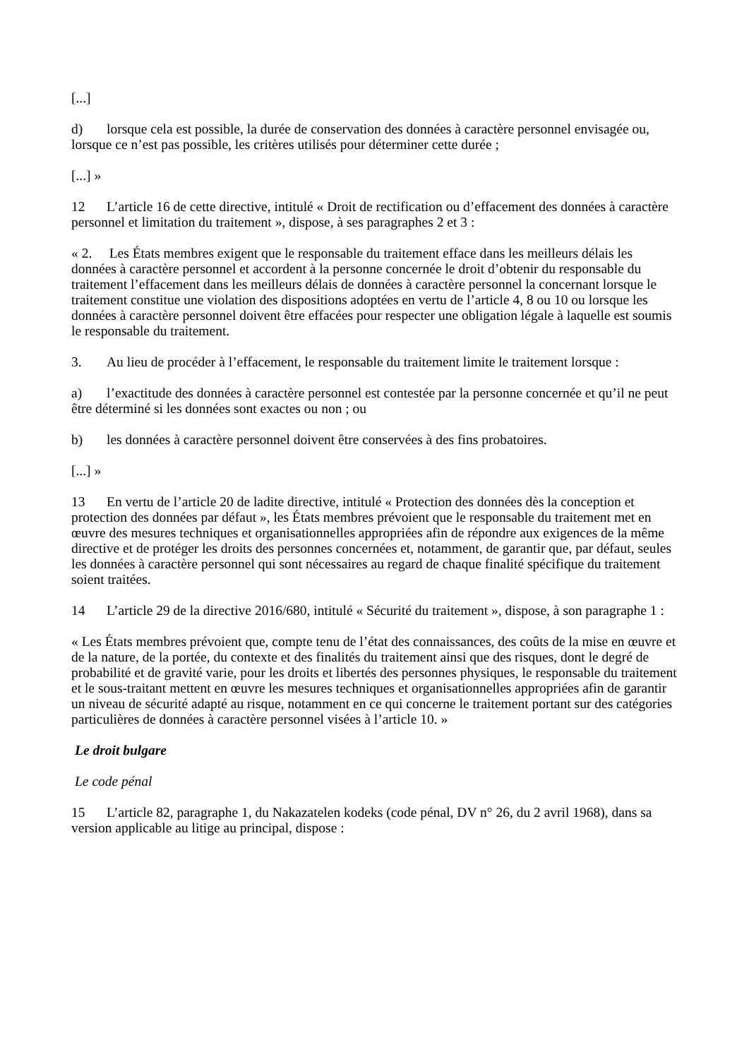[...]
d) lorsque cela est possible, la durée de conservation des données à caractère personnel envisagée ou, lorsque ce n’est pas possible, les critères utilisés pour déterminer cette durée ;
[...] »
12 L’article 16 de cette directive, intitulé « Droit de rectification ou d’effacement des données à caractère personnel et limitation du traitement », dispose, à ses paragraphes 2 et 3 :
« 2. Les États membres exigent que le responsable du traitement efface dans les meilleurs délais les données à caractère personnel et accordent à la personne concernée le droit d’obtenir du responsable du traitement l’effacement dans les meilleurs délais de données à caractère personnel la concernant lorsque le traitement constitue une violation des dispositions adoptées en vertu de l’article 4, 8 ou 10 ou lorsque les données à caractère personnel doivent être effacées pour respecter une obligation légale à laquelle est soumis le responsable du traitement.
3. Au lieu de procéder à l’effacement, le responsable du traitement limite le traitement lorsque :
a) l’exactitude des données à caractère personnel est contestée par la personne concernée et qu’il ne peut être déterminé si les données sont exactes ou non ; ou
b) les données à caractère personnel doivent être conservées à des fins probatoires.
[...] »
13 En vertu de l’article 20 de ladite directive, intitulé « Protection des données dès la conception et protection des données par défaut », les États membres prévoient que le responsable du traitement met en œuvre des mesures techniques et organisationnelles appropriées afin de répondre aux exigences de la même directive et de protéger les droits des personnes concernées et, notamment, de garantir que, par défaut, seules les données à caractère personnel qui sont nécessaires au regard de chaque finalité spécifique du traitement soient traitées.
14 L’article 29 de la directive 2016/680, intitulé « Sécurité du traitement », dispose, à son paragraphe 1 :
« Les États membres prévoient que, compte tenu de l’état des connaissances, des coûts de la mise en œuvre et de la nature, de la portée, du contexte et des finalités du traitement ainsi que des risques, dont le degré de probabilité et de gravité varie, pour les droits et libertés des personnes physiques, le responsable du traitement et le sous-traitant mettent en œuvre les mesures techniques et organisationnelles appropriées afin de garantir un niveau de sécurité adapté au risque, notamment en ce qui concerne le traitement portant sur des catégories particulières de données à caractère personnel visées à l’article 10. »
Le droit bulgare
Le code pénal
15 L’article 82, paragraphe 1, du Nakazatelen kodeks (code pénal, DV n° 26, du 2 avril 1968), dans sa version applicable au litige au principal, dispose :